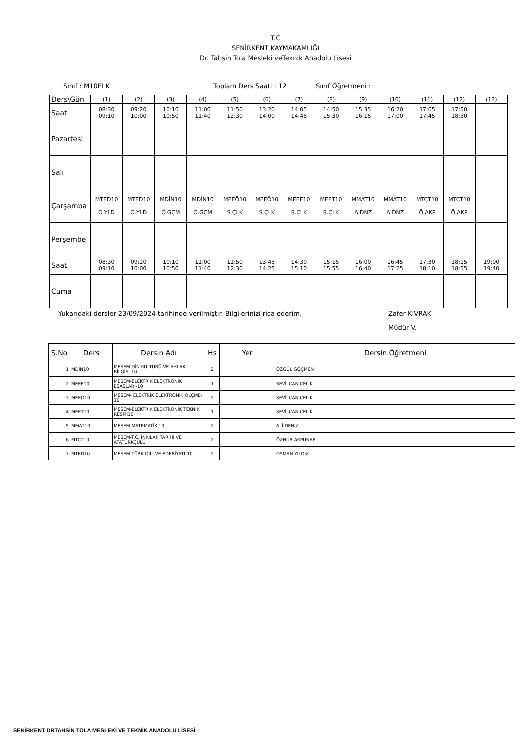T.C
SENİRKENT KAYMAKAMLIĞI
Dr. Tahsin Tola Mesleki veTeknik Anadolu Lisesi
Sınıf : M10ELK Toplam Ders Saati : 12 Sınıf Öğretmeni :
| Ders\Gün | (1) | (2) | (3) | (4) | (5) | (6) | (7) | (8) | (9) | (10) | (11) | (12) | (13) |
| Saat | 08:30 09:10 | 09:20 10:00 | 10:10 10:50 | 11:00 11:40 | 11:50 12:30 | 13:20 14:00 | 14:05 14:45 | 14:50 15:30 | 15:35 16:15 | 16:20 17:00 | 17:05 17:45 | 17:50 18:30 | |
| Pazartesi | | | | | | | | | | | | | |
| Salı | | | | | | | | | | | | | |
| Çarşamba | MTED10 O.YLD | MTED10 O.YLD | MDİN10 Ö.GÇM | MDİN10 Ö.GÇM | MEEÖ10 S.ÇLK | MEEÖ10 S.ÇLK | MEEE10 S.ÇLK | MEET10 S.ÇLK | MMAT10 A.DNZ | MMAT10 A.DNZ | MTCT10 Ö.AKP | MTCT10 Ö.AKP | |
| Perşembe | | | | | | | | | | | | | |
| Saat | 08:30 09:10 | 09:20 10:00 | 10:10 10:50 | 11:00 11:40 | 11:50 12:30 | 13:45 14:25 | 14:30 15:10 | 15:15 15:55 | 16:00 16:40 | 16:45 17:25 | 17:30 18:10 | 18:15 18:55 | 19:00 19:40 |
| Cuma | | | | | | | | | | | | | |
Yukarıdaki dersler 23/09/2024 tarihinde verilmiştir. Bilgilerinizi rica ederim. Zafer KIVRAK
Müdür V.
| S.No | Ders | Dersin Adı | Hs | Yer | Dersin Öğretmeni |
| --- | --- | --- | --- | --- | --- |
| 1 | MDİN10 | MESEM DİN KÜLTÜRÜ VE AHLAK BİLGİSİ-10 | 2 | | ÖZGÜL GÖÇMEN |
| 2 | MEEE10 | MESEM-ELEKTRİK ELEKTRONİK ESASLARI-10 | 1 | | SEVİLCAN ÇELİK |
| 3 | MEEÖ10 | MESEM- ELEKTRİK ELEKTRONİK ÖLÇME-10 | 2 | | SEVİLCAN ÇELİK |
| 4 | MEET10 | MESEM-ELEKTRİK ELEKTRONİK TEKNİK RESMİ10 | 1 | | SEVİLCAN ÇELİK |
| 5 | MMAT10 | MESEM MATEMATİK-10 | 2 | | ALİ DENİZ |
| 6 | MTCT10 | MESEM-T.C. İNKILAP TARİHİ VE ATATÜRKÇÜLÜ | 2 | | ÖZNUR AKPUNAR |
| 7 | MTED10 | MESEM TÜRK DİLİ VE EDEBİYATI-10 | 2 | | OSMAN YILDIZ |
SENİRKENT DRTAHSİN TOLA MESLEKİ VE TEKNİK ANADOLU LİSESİ